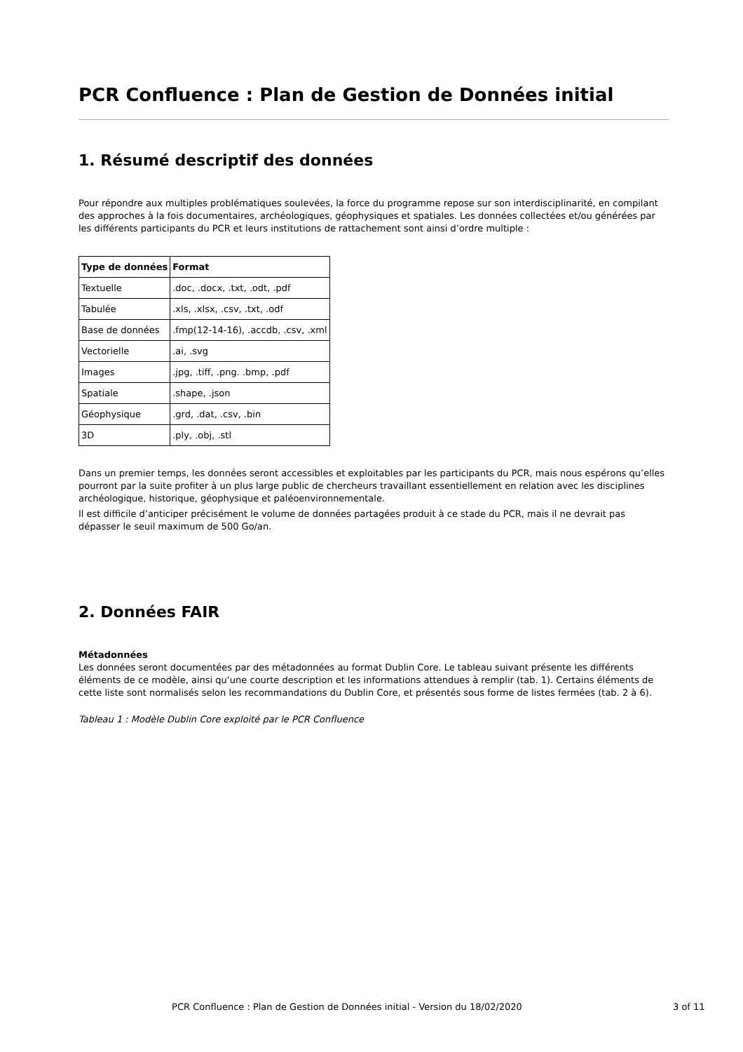PCR Confluence : Plan de Gestion de Données initial
1. Résumé descriptif des données
Pour répondre aux multiples problématiques soulevées, la force du programme repose sur son interdisciplinarité, en compilant des approches à la fois documentaires, archéologiques, géophysiques et spatiales. Les données collectées et/ou générées par les différents participants du PCR et leurs institutions de rattachement sont ainsi d’ordre multiple :
| Type de données | Format |
| --- | --- |
| Textuelle | .doc, .docx, .txt, .odt, .pdf |
| Tabulée | .xls, .xlsx, .csv, .txt, .odf |
| Base de données | .fmp(12-14-16), .accdb, .csv, .xml |
| Vectorielle | .ai, .svg |
| Images | .jpg, .tiff, .png. .bmp, .pdf |
| Spatiale | .shape, .json |
| Géophysique | .grd, .dat, .csv, .bin |
| 3D | .ply, .obj, .stl |
Dans un premier temps, les données seront accessibles et exploitables par les participants du PCR, mais nous espérons qu’elles pourront par la suite profiter à un plus large public de chercheurs travaillant essentiellement en relation avec les disciplines archéologique, historique, géophysique et paléoenvironnementale.
Il est difficile d’anticiper précisément le volume de données partagées produit à ce stade du PCR, mais il ne devrait pas dépasser le seuil maximum de 500 Go/an.
2. Données FAIR
Métadonnées
Les données seront documentées par des métadonnées au format Dublin Core. Le tableau suivant présente les différents éléments de ce modèle, ainsi qu’une courte description et les informations attendues à remplir (tab. 1). Certains éléments de cette liste sont normalisés selon les recommandations du Dublin Core, et présentés sous forme de listes fermées (tab. 2 à 6).
Tableau 1 : Modèle Dublin Core exploité par le PCR Confluence
PCR Confluence : Plan de Gestion de Données initial - Version du 18/02/2020 3 of 11